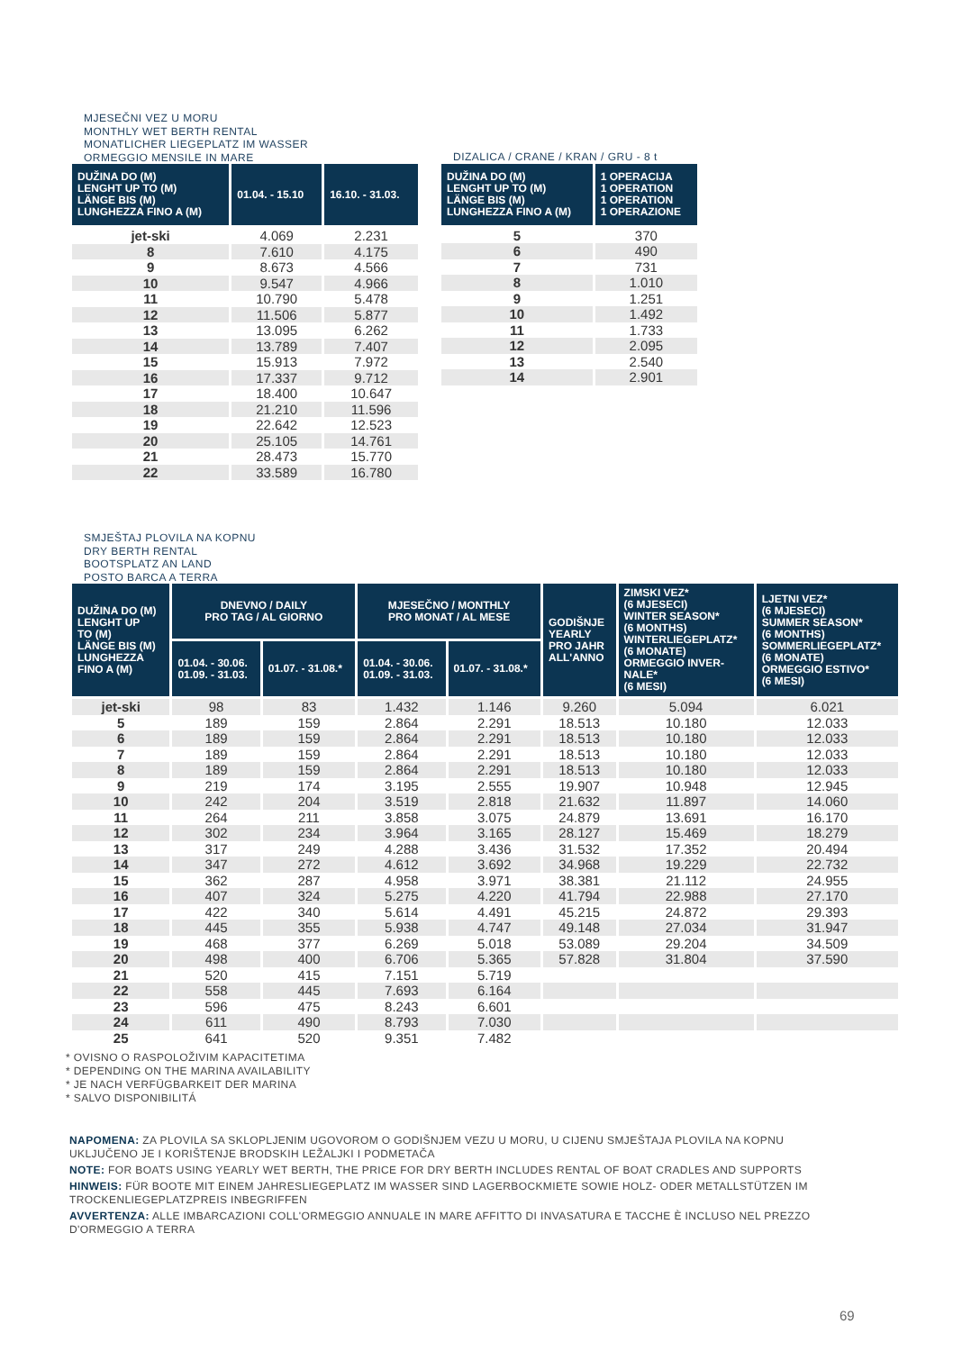MJESEČNI VEZ U MORU
MONTHLY WET BERTH RENTAL
MONATLICHER LIEGEPLATZ IM WASSER
ORMEGGIO MENSILE IN MARE
| DUŽINA DO (M) LENGHT UP TO (M) LÄNGE BIS (M) LUNGHEZZA FINO A (M) | 01.04. - 15.10 | 16.10. - 31.03. |
| --- | --- | --- |
| jet-ski | 4.069 | 2.231 |
| 8 | 7.610 | 4.175 |
| 9 | 8.673 | 4.566 |
| 10 | 9.547 | 4.966 |
| 11 | 10.790 | 5.478 |
| 12 | 11.506 | 5.877 |
| 13 | 13.095 | 6.262 |
| 14 | 13.789 | 7.407 |
| 15 | 15.913 | 7.972 |
| 16 | 17.337 | 9.712 |
| 17 | 18.400 | 10.647 |
| 18 | 21.210 | 11.596 |
| 19 | 22.642 | 12.523 |
| 20 | 25.105 | 14.761 |
| 21 | 28.473 | 15.770 |
| 22 | 33.589 | 16.780 |
DIZALICA / CRANE / KRAN / GRU - 8 t
| DUŽINA DO (M) LENGHT UP TO (M) LÄNGE BIS (M) LUNGHEZZA FINO A (M) | 1 OPERACIJA 1 OPERATION 1 OPERATION 1 OPERAZIONE |
| --- | --- |
| 5 | 370 |
| 6 | 490 |
| 7 | 731 |
| 8 | 1.010 |
| 9 | 1.251 |
| 10 | 1.492 |
| 11 | 1.733 |
| 12 | 2.095 |
| 13 | 2.540 |
| 14 | 2.901 |
SMJEŠTAJ PLOVILA NA KOPNU
DRY BERTH RENTAL
BOOTSPLATZ AN LAND
POSTO BARCA A TERRA
| DUŽINA DO (M) LENGHT UP TO (M) LÄNGE BIS (M) LUNGHEZZA FINO A (M) | DNEVNO / DAILY PRO TAG / AL GIORNO | | MJESEČNO / MONTHLY PRO MONAT / AL MESE | | GODIŠNJE YEARLY PRO JAHR ALL'ANNO | ZIMSKI VEZ* (6 MJESECI) WINTER SEASON* (6 MONTHS) WINTERLIEGEPLATZ* (6 MONATE) ORMEGGIO INVER- NALE* (6 MESI) | LJETNI VEZ* (6 MJESECI) SUMMER SEASON* (6 MONTHS) SOMMERLIEGEPLATZ* (6 MONATE) ORMEGGIO ESTIVO* (6 MESI) |
| --- | --- | --- | --- | --- | --- | --- | --- |
| | 01.04. - 30.06. 01.09. - 31.03. | 01.07. - 31.08.* | 01.04. - 30.06. 01.09. - 31.03. | 01.07. - 31.08.* | | | |
| jet-ski | 98 | 83 | 1.432 | 1.146 | 9.260 | 5.094 | 6.021 |
| 5 | 189 | 159 | 2.864 | 2.291 | 18.513 | 10.180 | 12.033 |
| 6 | 189 | 159 | 2.864 | 2.291 | 18.513 | 10.180 | 12.033 |
| 7 | 189 | 159 | 2.864 | 2.291 | 18.513 | 10.180 | 12.033 |
| 8 | 189 | 159 | 2.864 | 2.291 | 18.513 | 10.180 | 12.033 |
| 9 | 219 | 174 | 3.195 | 2.555 | 19.907 | 10.948 | 12.945 |
| 10 | 242 | 204 | 3.519 | 2.818 | 21.632 | 11.897 | 14.060 |
| 11 | 264 | 211 | 3.858 | 3.075 | 24.879 | 13.691 | 16.170 |
| 12 | 302 | 234 | 3.964 | 3.165 | 28.127 | 15.469 | 18.279 |
| 13 | 317 | 249 | 4.288 | 3.436 | 31.532 | 17.352 | 20.494 |
| 14 | 347 | 272 | 4.612 | 3.692 | 34.968 | 19.229 | 22.732 |
| 15 | 362 | 287 | 4.958 | 3.971 | 38.381 | 21.112 | 24.955 |
| 16 | 407 | 324 | 5.275 | 4.220 | 41.794 | 22.988 | 27.170 |
| 17 | 422 | 340 | 5.614 | 4.491 | 45.215 | 24.872 | 29.393 |
| 18 | 445 | 355 | 5.938 | 4.747 | 49.148 | 27.034 | 31.947 |
| 19 | 468 | 377 | 6.269 | 5.018 | 53.089 | 29.204 | 34.509 |
| 20 | 498 | 400 | 6.706 | 5.365 | 57.828 | 31.804 | 37.590 |
| 21 | 520 | 415 | 7.151 | 5.719 | | | |
| 22 | 558 | 445 | 7.693 | 6.164 | | | |
| 23 | 596 | 475 | 8.243 | 6.601 | | | |
| 24 | 611 | 490 | 8.793 | 7.030 | | | |
| 25 | 641 | 520 | 9.351 | 7.482 | | | |
* OVISNO O RASPOLOŽIVIM KAPACITETIMA
* DEPENDING ON THE MARINA AVAILABILITY
* JE NACH VERFÜGBARKEIT DER MARINA
* SALVO DISPONIBILITÁ
NAPOMENA: ZA PLOVILA SA SKLOPLJENIM UGOVOROM O GODIŠNJEM VEZU U MORU, U CIJENU SMJEŠTAJA PLOVILA NA KOPNU UKLJUČENO JE I KORIŠTENJE BRODSKIH LEŽALJKI I PODMETAČA
NOTE: FOR BOATS USING YEARLY WET BERTH, THE PRICE FOR DRY BERTH INCLUDES RENTAL OF BOAT CRADLES AND SUPPORTS
HINWEIS: FÜR BOOTE MIT EINEM JAHRESLIEGEPLATZ IM WASSER SIND LAGERBOCKMIETE SOWIE HOLZ- ODER METALLSTÜTZEN IM TROCKENLIEGEPLATZPREIS INBEGRIFFEN
AVVERTENZA: ALLE IMBARCAZIONI COLL'ORMEGGIO ANNUALE IN MARE AFFITTO DI INVASATURA E TACCHE È INCLUSO NEL PREZZO D'ORMEGGIO A TERRA
69